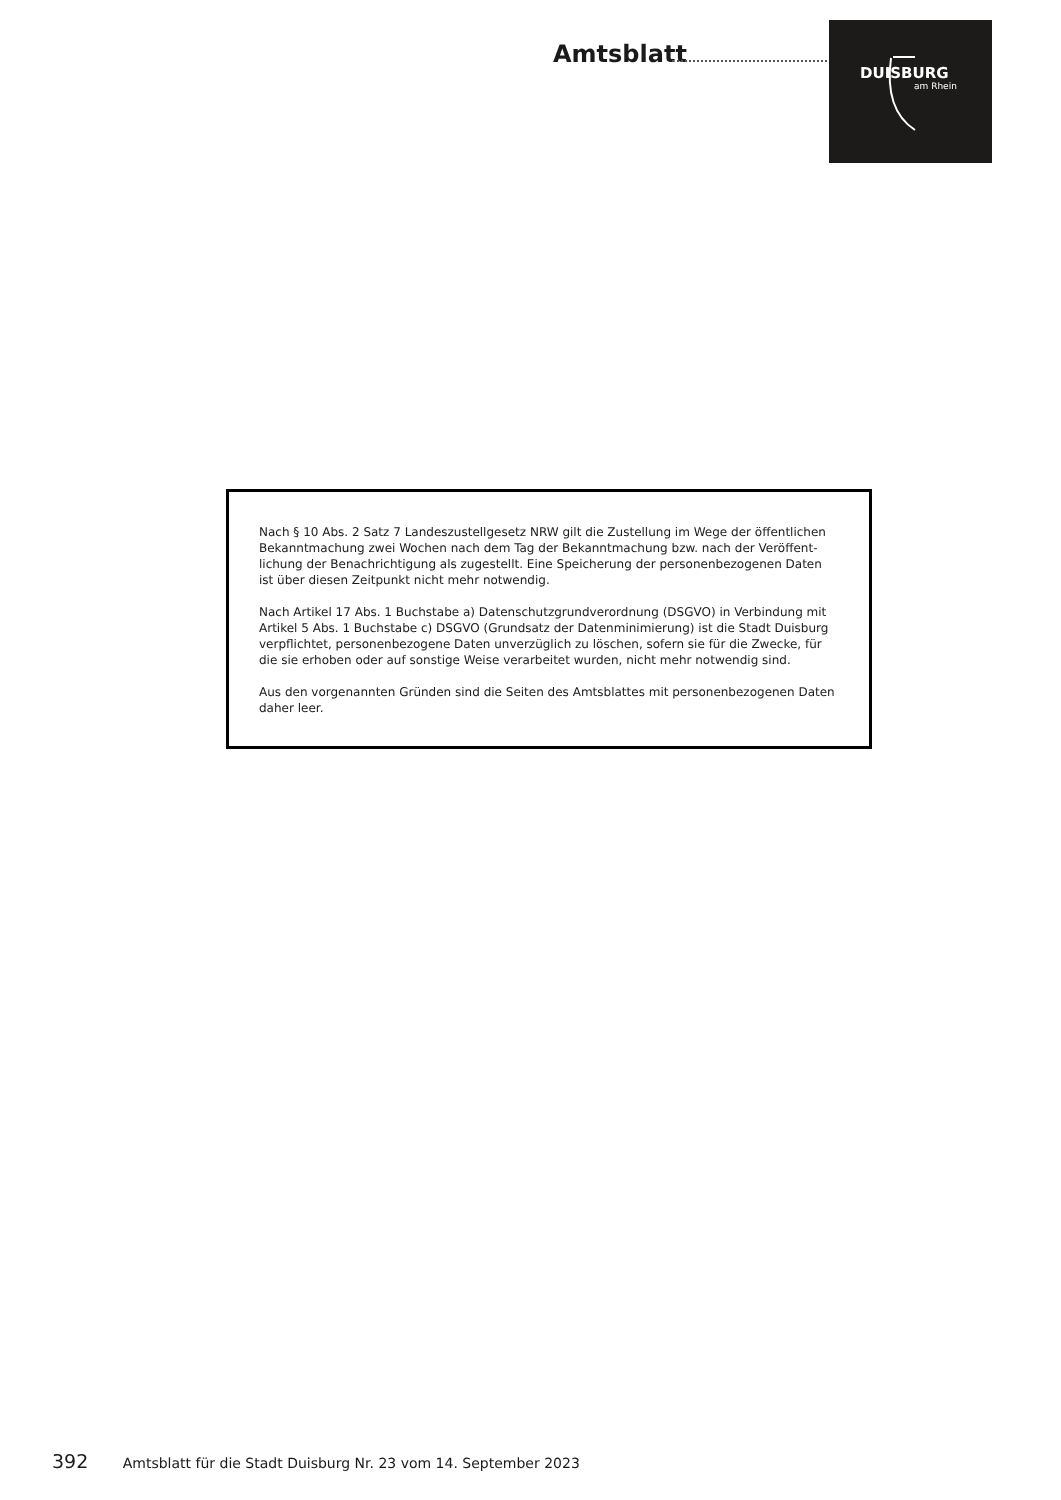Amtsblatt
DUISBURG
am Rhein
Nach § 10 Abs. 2 Satz 7 Landeszustellgesetz NRW gilt die Zustellung im Wege der öffentlichen Bekanntmachung zwei Wochen nach dem Tag der Bekanntmachung bzw. nach der Veröffent-lichung der Benachrichtigung als zugestellt. Eine Speicherung der personenbezogenen Daten ist über diesen Zeitpunkt nicht mehr notwendig.
Nach Artikel 17 Abs. 1 Buchstabe a) Datenschutzgrundverordnung (DSGVO) in Verbindung mit Artikel 5 Abs. 1 Buchstabe c) DSGVO (Grundsatz der Datenminimierung) ist die Stadt Duisburg verpflichtet, personenbezogene Daten unverzüglich zu löschen, sofern sie für die Zwecke, für die sie erhoben oder auf sonstige Weise verarbeitet wurden, nicht mehr notwendig sind.
Aus den vorgenannten Gründen sind die Seiten des Amtsblattes mit personenbezogenen Daten daher leer.
392 Amtsblatt für die Stadt Duisburg Nr. 23 vom 14. September 2023